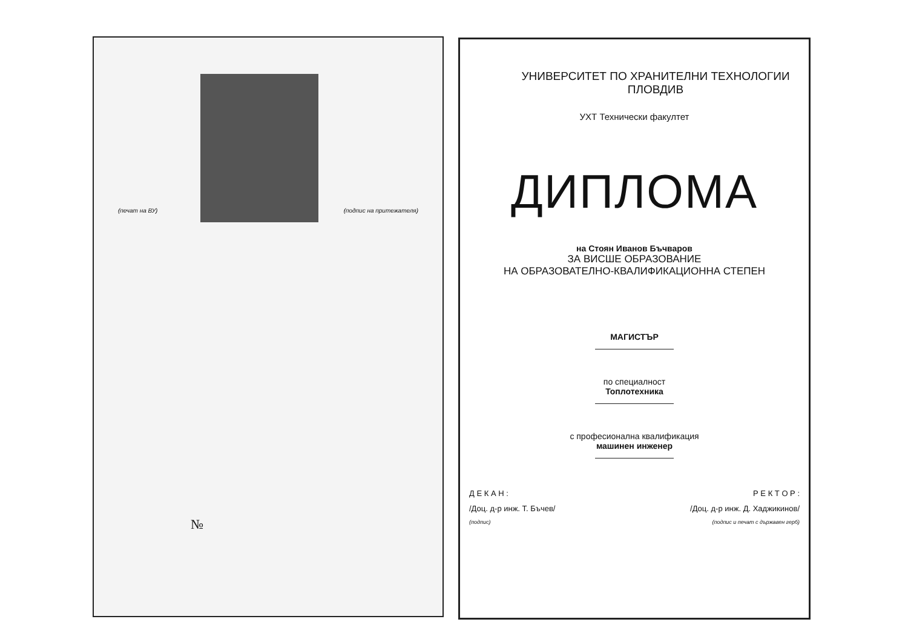(печат на ВУ) (подпис на притежателя)
№
УНИВЕРСИТЕТ ПО ХРАНИТЕЛНИ ТЕХНОЛОГИИ
ПЛОВДИВ
УХТ Технически факултет
ДИПЛОМА
на Стоян Иванов Бъчваров
ЗА ВИСШЕ ОБРАЗОВАНИЕ
НА ОБРАЗОВАТЕЛНО-КВАЛИФИКАЦИОННА СТЕПЕН
МАГИСТЪР
по специалност
Топлотехника
с професионална квалификация
машинен инженер
Д Е К А Н : Р Е К Т О Р :
/Доц. д-р инж. Т. Бъчев/ /Доц. д-р инж. Д. Хаджикинов/
(подпис) (подпис и печат с държавен герб)